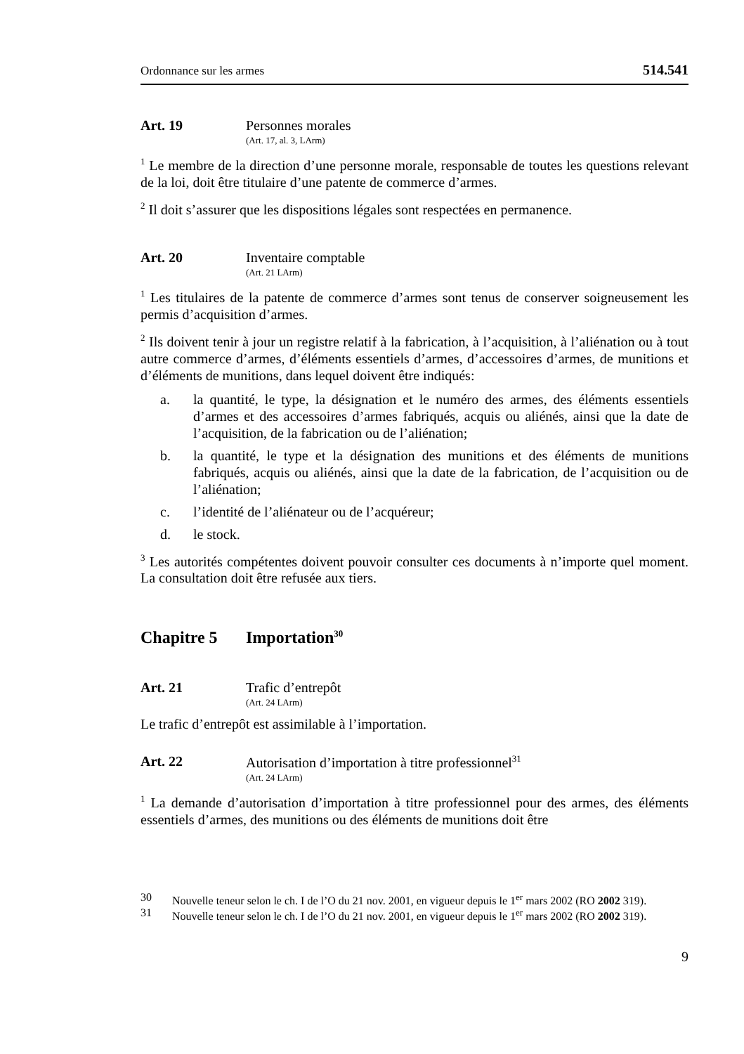Ordonnance sur les armes 514.541
Art. 19 Personnes morales
(Art. 17, al. 3, LArm)
<sup>1</sup> Le membre de la direction d’une personne morale, responsable de toutes les questions relevant de la loi, doit être titulaire d’une patente de commerce d’armes.
<sup>2</sup> Il doit s’assurer que les dispositions légales sont respectées en permanence.
Art. 20 Inventaire comptable
(Art. 21 LArm)
<sup>1</sup> Les titulaires de la patente de commerce d’armes sont tenus de conserver soigneusement les permis d’acquisition d’armes.
<sup>2</sup> Ils doivent tenir à jour un registre relatif à la fabrication, à l’acquisition, à l’aliénation ou à tout autre commerce d’armes, d’éléments essentiels d’armes, d’accessoires d’armes, de munitions et d’éléments de munitions, dans lequel doivent être indiqués:
a. la quantité, le type, la désignation et le numéro des armes, des éléments essentiels d’armes et des accessoires d’armes fabriqués, acquis ou aliénés, ainsi que la date de l’acquisition, de la fabrication ou de l’aliénation;
b. la quantité, le type et la désignation des munitions et des éléments de munitions fabriqués, acquis ou aliénés, ainsi que la date de la fabrication, de l’acquisition ou de l’aliénation;
c. l’identité de l’aliénateur ou de l’acquéreur;
d. le stock.
<sup>3</sup> Les autorités compétentes doivent pouvoir consulter ces documents à n’importe quel moment. La consultation doit être refusée aux tiers.
Chapitre 5 Importation<sup>30</sup>
Art. 21 Trafic d’entrepôt
(Art. 24 LArm)
Le trafic d’entrepôt est assimilable à l’importation.
Art. 22 Autorisation d’importation à titre professionnel<sup>31</sup>
(Art. 24 LArm)
<sup>1</sup> La demande d’autorisation d’importation à titre professionnel pour des armes, des éléments essentiels d’armes, des munitions ou des éléments de munitions doit être
30 Nouvelle teneur selon le ch. I de l’O du 21 nov. 2001, en vigueur depuis le 1<sup>er</sup> mars 2002 (RO 2002 319).
31 Nouvelle teneur selon le ch. I de l’O du 21 nov. 2001, en vigueur depuis le 1<sup>er</sup> mars 2002 (RO 2002 319).
9